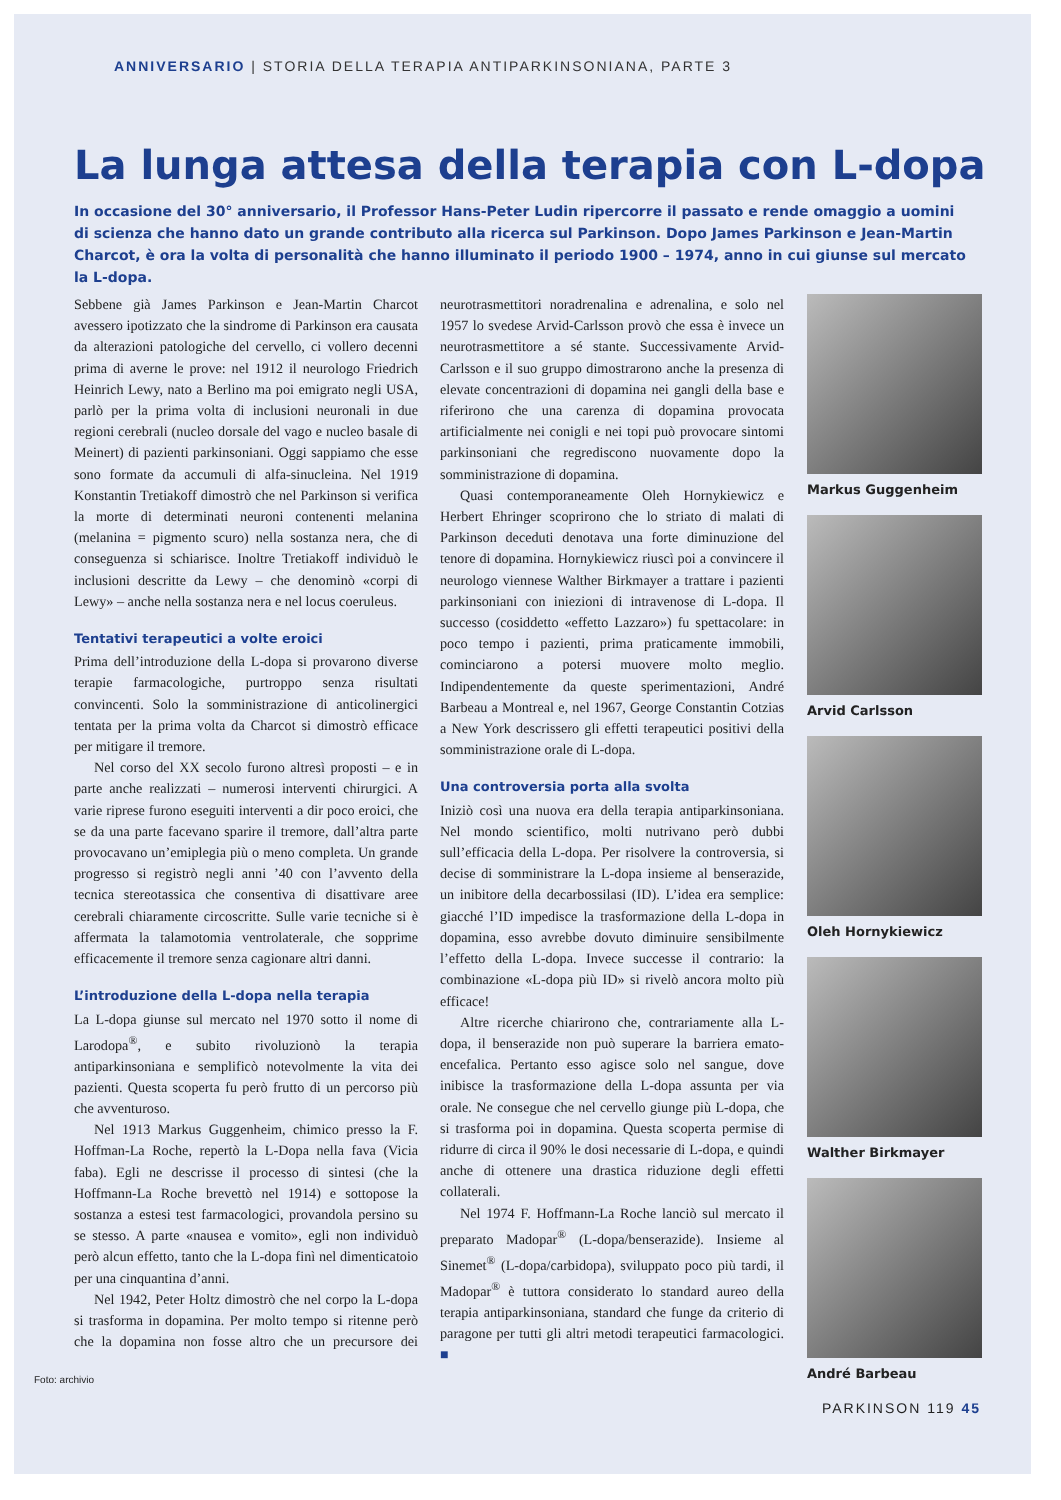ANNIVERSARIO | STORIA DELLA TERAPIA ANTIPARKINSONIANA, PARTE 3
La lunga attesa della terapia con L-dopa
In occasione del 30° anniversario, il Professor Hans-Peter Ludin ripercorre il passato e rende omaggio a uomini di scienza che hanno dato un grande contributo alla ricerca sul Parkinson. Dopo James Parkinson e Jean-Martin Charcot, è ora la volta di personalità che hanno illuminato il periodo 1900 – 1974, anno in cui giunse sul mercato la L-dopa.
Sebbene già James Parkinson e Jean-Martin Charcot avessero ipotizzato che la sindrome di Parkinson era causata da alterazioni patologiche del cervello, ci vollero decenni prima di averne le prove: nel 1912 il neurologo Friedrich Heinrich Lewy, nato a Berlino ma poi emigrato negli USA, parlò per la prima volta di inclusioni neuronali in due regioni cerebrali (nucleo dorsale del vago e nucleo basale di Meinert) di pazienti parkinsoniani. Oggi sappiamo che esse sono formate da accumuli di alfa-sinucleina. Nel 1919 Konstantin Tretiakoff dimostrò che nel Parkinson si verifica la morte di determinati neuroni contenenti melanina (melanina = pigmento scuro) nella sostanza nera, che di conseguenza si schiarisce. Inoltre Tretiakoff individuò le inclusioni descritte da Lewy – che denominò «corpi di Lewy» – anche nella sostanza nera e nel locus coeruleus.
Tentativi terapeutici a volte eroici
Prima dell’introduzione della L-dopa si provarono diverse terapie farmacologiche, purtroppo senza risultati convincenti. Solo la somministrazione di anticolinergici tentata per la prima volta da Charcot si dimostrò efficace per mitigare il tremore.
Nel corso del XX secolo furono altresì proposti – e in parte anche realizzati – numerosi interventi chirurgici. A varie riprese furono eseguiti interventi a dir poco eroici, che se da una parte facevano sparire il tremore, dall’altra parte provocavano un’emiplegia più o meno completa. Un grande progresso si registrò negli anni ’40 con l’avvento della tecnica stereotassica che consentiva di disattivare aree cerebrali chiaramente circoscritte. Sulle varie tecniche si è affermata la talamotomia ventrolaterale, che sopprime efficacemente il tremore senza cagionare altri danni.
L’introduzione della L-dopa nella terapia
La L-dopa giunse sul mercato nel 1970 sotto il nome di Larodopa<sup>®</sup>, e subito rivoluzionò la terapia antiparkinsoniana e semplificò notevolmente la vita dei pazienti. Questa scoperta fu però frutto di un percorso più che avventuroso.
Nel 1913 Markus Guggenheim, chimico presso la F. Hoffman-La Roche, repertò la L-Dopa nella fava (Vicia faba). Egli ne descrisse il processo di sintesi (che la Hoffmann-La Roche brevettò nel 1914) e sottopose la sostanza a estesi test farmacologici, provandola persino su se stesso. A parte «nausea e vomito», egli non individuò però alcun effetto, tanto che la L-dopa finì nel dimenticatoio per una cinquantina d’anni.
Nel 1942, Peter Holtz dimostrò che nel corpo la L-dopa si trasforma in dopamina. Per molto tempo si ritenne però che la dopamina non fosse altro che un precursore dei neurotrasmettitori noradrenalina e adrenalina, e solo nel 1957 lo svedese Arvid-Carlsson provò che essa è invece un neurotrasmettitore a sé stante. Successivamente Arvid-Carlsson e il suo gruppo dimostrarono anche la presenza di elevate concentrazioni di dopamina nei gangli della base e riferirono che una carenza di dopamina provocata artificialmente nei conigli e nei topi può provocare sintomi parkinsoniani che regrediscono nuovamente dopo la somministrazione di dopamina.
Quasi contemporaneamente Oleh Hornykiewicz e Herbert Ehringer scoprirono che lo striato di malati di Parkinson deceduti denotava una forte diminuzione del tenore di dopamina. Hornykiewicz riuscì poi a convincere il neurologo viennese Walther Birkmayer a trattare i pazienti parkinsoniani con iniezioni di intravenose di L-dopa. Il successo (cosiddetto «effetto Lazzaro») fu spettacolare: in poco tempo i pazienti, prima praticamente immobili, cominciarono a potersi muovere molto meglio. Indipendentemente da queste sperimentazioni, André Barbeau a Montreal e, nel 1967, George Constantin Cotzias a New York descrissero gli effetti terapeutici positivi della somministrazione orale di L-dopa.
Una controversia porta alla svolta
Iniziò così una nuova era della terapia antiparkinsoniana. Nel mondo scientifico, molti nutrivano però dubbi sull’efficacia della L-dopa. Per risolvere la controversia, si decise di somministrare la L-dopa insieme al benserazide, un inibitore della decarbossilasi (ID). L’idea era semplice: giacché l’ID impedisce la trasformazione della L-dopa in dopamina, esso avrebbe dovuto diminuire sensibilmente l’effetto della L-dopa. Invece successe il contrario: la combinazione «L-dopa più ID» si rivelò ancora molto più efficace!
Altre ricerche chiarirono che, contrariamente alla L-dopa, il benserazide non può superare la barriera emato-encefalica. Pertanto esso agisce solo nel sangue, dove inibisce la trasformazione della L-dopa assunta per via orale. Ne consegue che nel cervello giunge più L-dopa, che si trasforma poi in dopamina. Questa scoperta permise di ridurre di circa il 90% le dosi necessarie di L-dopa, e quindi anche di ottenere una drastica riduzione degli effetti collaterali.
Nel 1974 F. Hoffmann-La Roche lanciò sul mercato il preparato Madopar<sup>®</sup> (L-dopa/benserazide). Insieme al Sinemet<sup>®</sup> (L-dopa/carbidopa), sviluppato poco più tardi, il Madopar<sup>®</sup> è tuttora considerato lo standard aureo della terapia antiparkinsoniana, standard che funge da criterio di paragone per tutti gli altri metodi terapeutici farmacologici. ■
Markus Guggenheim
Arvid Carlsson
Oleh Hornykiewicz
Walther Birkmayer
André Barbeau
Foto: archivio
PARKINSON 119 45